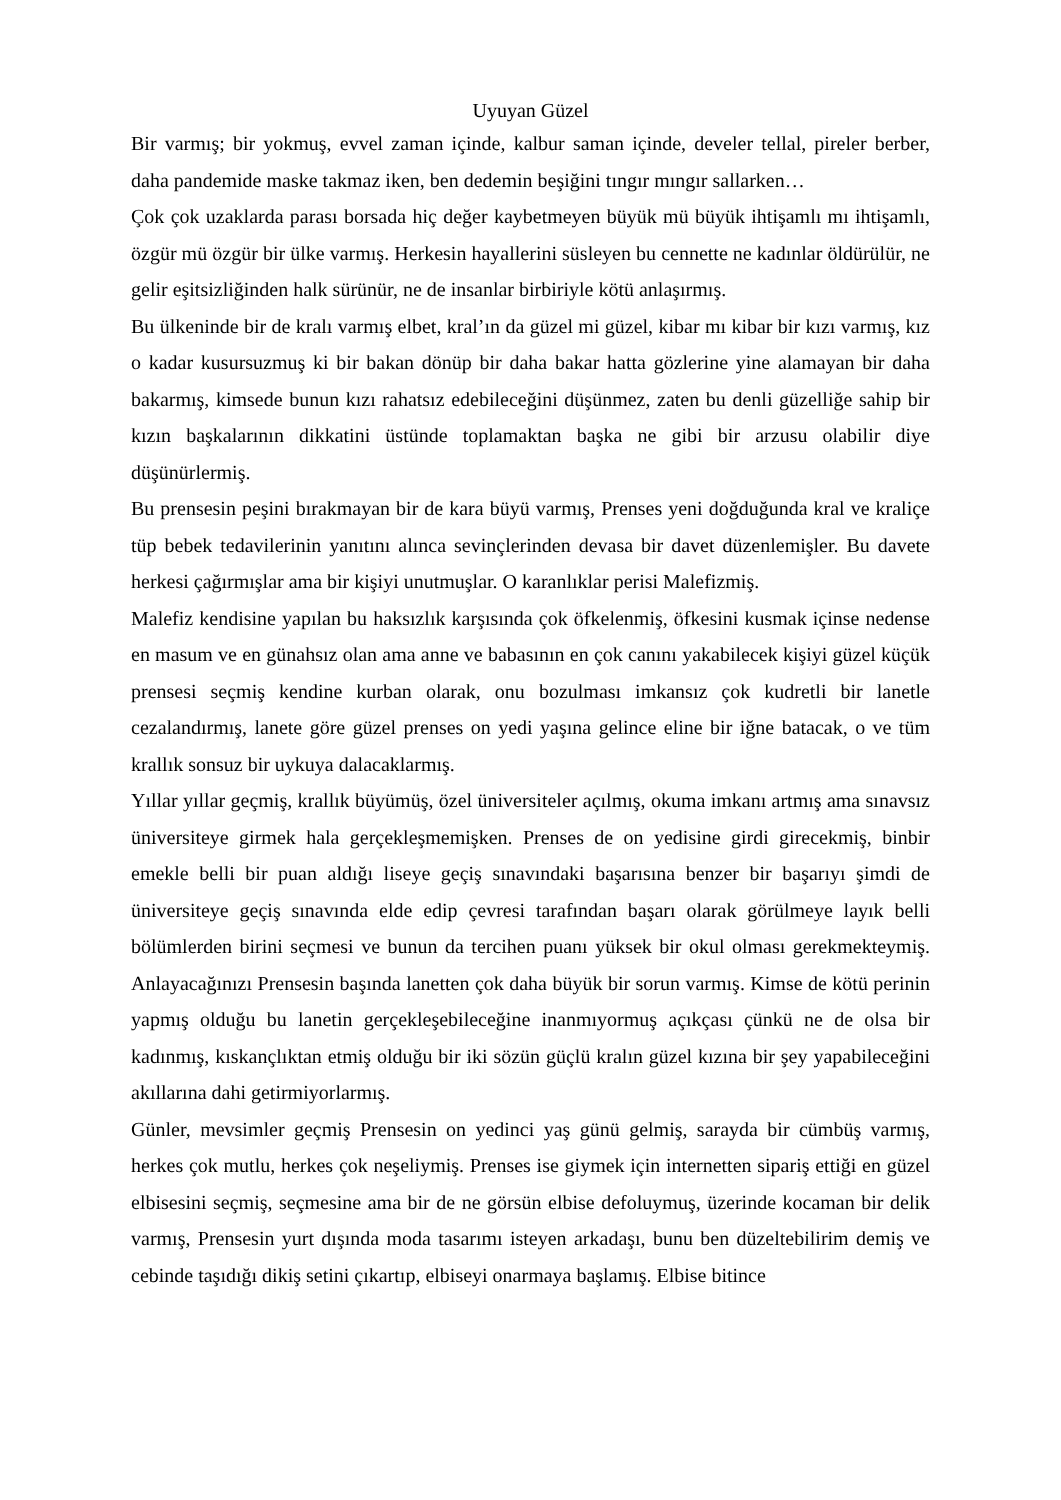Uyuyan Güzel
Bir varmış; bir yokmuş, evvel zaman içinde, kalbur saman içinde, develer tellal, pireler berber, daha pandemide maske takmaz iken, ben dedemin beşiğini tıngır mıngır sallarken…
Çok çok uzaklarda parası borsada hiç değer kaybetmeyen büyük mü büyük ihtişamlı mı ihtişamlı, özgür mü özgür bir ülke varmış. Herkesin hayallerini süsleyen bu cennette ne kadınlar öldürülür, ne gelir eşitsizliğinden halk sürünür, ne de insanlar birbiriyle kötü anlaşırmış.
Bu ülkeninde bir de kralı varmış elbet, kral’ın da güzel mi güzel, kibar mı kibar bir kızı varmış, kız o kadar kusursuzmuş ki bir bakan dönüp bir daha bakar hatta gözlerine yine alamayan bir daha bakarmış, kimsede bunun kızı rahatsız edebileceğini düşünmez, zaten bu denli güzelliğe sahip bir kızın başkalarının dikkatini üstünde toplamaktan başka ne gibi bir arzusu olabilir diye düşünürlermiş.
Bu prensesin peşini bırakmayan bir de kara büyü varmış, Prenses yeni doğduğunda kral ve kraliçe tüp bebek tedavilerinin yanıtını alınca sevinçlerinden devasa bir davet düzenlemişler. Bu davete herkesi çağırmışlar ama bir kişiyi unutmuşlar. O karanlıklar perisi Malefizmiş.
Malefiz kendisine yapılan bu haksızlık karşısında çok öfkelenmiş, öfkesini kusmak içinse nedense en masum ve en günahsız olan ama anne ve babasının en çok canını yakabilecek kişiyi güzel küçük prensesi seçmiş kendine kurban olarak, onu bozulması imkansız çok kudretli bir lanetle cezalandırmış, lanete göre güzel prenses on yedi yaşına gelince eline bir iğne batacak, o ve tüm krallık sonsuz bir uykuya dalacaklarmış.
Yıllar yıllar geçmiş, krallık büyümüş, özel üniversiteler açılmış, okuma imkanı artmış ama sınavsız üniversiteye girmek hala gerçekleşmemişken. Prenses de on yedisine girdi girecekmiş, binbir emekle belli bir puan aldığı liseye geçiş sınavındaki başarısına benzer bir başarıyı şimdi de üniversiteye geçiş sınavında elde edip çevresi tarafından başarı olarak görülmeye layık belli bölümlerden birini seçmesi ve bunun da tercihen puanı yüksek bir okul olması gerekmekteymiş. Anlayacağınızı Prensesin başında lanetten çok daha büyük bir sorun varmış. Kimse de kötü perinin yapmış olduğu bu lanetin gerçekleşebileceğine inanmıyormuş açıkçası çünkü ne de olsa bir kadınmış, kıskançlıktan etmiş olduğu bir iki sözün güçlü kralın güzel kızına bir şey yapabileceğini akıllarına dahi getirmiyorlarmış.
Günler, mevsimler geçmiş Prensesin on yedinci yaş günü gelmiş, sarayda bir cümbüş varmış, herkes çok mutlu, herkes çok neşeliymiş. Prenses ise giymek için internetten sipariş ettiği en güzel elbisesini seçmiş, seçmesine ama bir de ne görsün elbise defoluymuş, üzerinde kocaman bir delik varmış, Prensesin yurt dışında moda tasarımı isteyen arkadaşı, bunu ben düzeltebilirim demiş ve cebinde taşıdığı dikiş setini çıkartıp, elbiseyi onarmaya başlamış. Elbise bitince